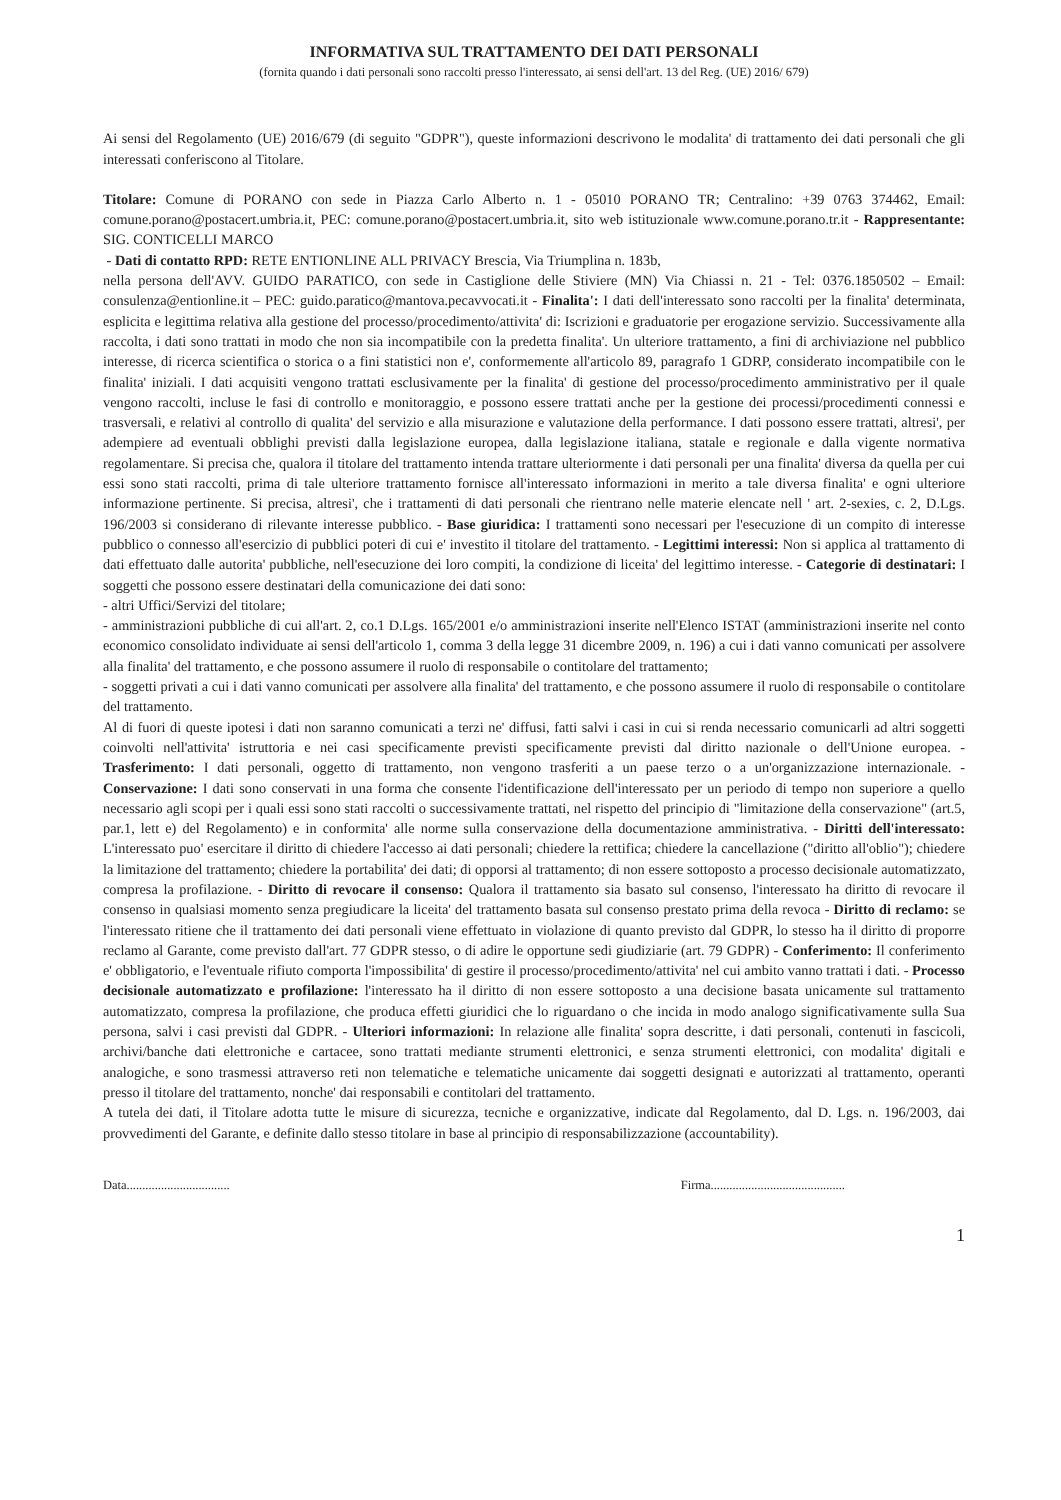INFORMATIVA SUL TRATTAMENTO DEI DATI PERSONALI
(fornita quando i dati personali sono raccolti presso l'interessato, ai sensi dell'art. 13 del Reg. (UE) 2016/ 679)
Ai sensi del Regolamento (UE) 2016/679 (di seguito "GDPR"), queste informazioni descrivono le modalita' di trattamento dei dati personali che gli interessati conferiscono al Titolare.
Titolare: Comune di PORANO con sede in Piazza Carlo Alberto n. 1 - 05010 PORANO TR; Centralino: +39 0763 374462, Email: comune.porano@postacert.umbria.it, PEC: comune.porano@postacert.umbria.it, sito web istituzionale www.comune.porano.tr.it - Rappresentante: SIG. CONTICELLI MARCO
- Dati di contatto RPD: RETE ENTIONLINE ALL PRIVACY Brescia, Via Triumplina n. 183b,
nella persona dell'AVV. GUIDO PARATICO, con sede in Castiglione delle Stiviere (MN) Via Chiassi n. 21 - Tel: 0376.1850502 – Email: consulenza@entionline.it – PEC: guido.paratico@mantova.pecavvocati.it - Finalita': I dati dell'interessato sono raccolti per la finalita' determinata, esplicita e legittima relativa alla gestione del processo/procedimento/attivita' di: Iscrizioni e graduatorie per erogazione servizio. Successivamente alla raccolta, i dati sono trattati in modo che non sia incompatibile con la predetta finalita'. Un ulteriore trattamento, a fini di archiviazione nel pubblico interesse, di ricerca scientifica o storica o a fini statistici non e', conformemente all'articolo 89, paragrafo 1 GDRP, considerato incompatibile con le finalita' iniziali. I dati acquisiti vengono trattati esclusivamente per la finalita' di gestione del processo/procedimento amministrativo per il quale vengono raccolti, incluse le fasi di controllo e monitoraggio, e possono essere trattati anche per la gestione dei processi/procedimenti connessi e trasversali, e relativi al controllo di qualita' del servizio e alla misurazione e valutazione della performance. I dati possono essere trattati, altresi', per adempiere ad eventuali obblighi previsti dalla legislazione europea, dalla legislazione italiana, statale e regionale e dalla vigente normativa regolamentare. Si precisa che, qualora il titolare del trattamento intenda trattare ulteriormente i dati personali per una finalita' diversa da quella per cui essi sono stati raccolti, prima di tale ulteriore trattamento fornisce all'interessato informazioni in merito a tale diversa finalita' e ogni ulteriore informazione pertinente. Si precisa, altresi', che i trattamenti di dati personali che rientrano nelle materie elencate nell ' art. 2-sexies, c. 2, D.Lgs. 196/2003 si considerano di rilevante interesse pubblico. - Base giuridica: I trattamenti sono necessari per l'esecuzione di un compito di interesse pubblico o connesso all'esercizio di pubblici poteri di cui e' investito il titolare del trattamento. - Legittimi interessi: Non si applica al trattamento di dati effettuato dalle autorita' pubbliche, nell'esecuzione dei loro compiti, la condizione di liceita' del legittimo interesse. - Categorie di destinatari: I soggetti che possono essere destinatari della comunicazione dei dati sono:
- altri Uffici/Servizi del titolare;
- amministrazioni pubbliche di cui all'art. 2, co.1 D.Lgs. 165/2001 e/o amministrazioni inserite nell'Elenco ISTAT (amministrazioni inserite nel conto economico consolidato individuate ai sensi dell'articolo 1, comma 3 della legge 31 dicembre 2009, n. 196) a cui i dati vanno comunicati per assolvere alla finalita' del trattamento, e che possono assumere il ruolo di responsabile o contitolare del trattamento;
- soggetti privati a cui i dati vanno comunicati per assolvere alla finalita' del trattamento, e che possono assumere il ruolo di responsabile o contitolare del trattamento.
Al di fuori di queste ipotesi i dati non saranno comunicati a terzi ne' diffusi, fatti salvi i casi in cui si renda necessario comunicarli ad altri soggetti coinvolti nell'attivita' istruttoria e nei casi specificamente previsti specificamente previsti dal diritto nazionale o dell'Unione europea. - Trasferimento: I dati personali, oggetto di trattamento, non vengono trasferiti a un paese terzo o a un'organizzazione internazionale. - Conservazione: I dati sono conservati in una forma che consente l'identificazione dell'interessato per un periodo di tempo non superiore a quello necessario agli scopi per i quali essi sono stati raccolti o successivamente trattati, nel rispetto del principio di "limitazione della conservazione" (art.5, par.1, lett e) del Regolamento) e in conformita' alle norme sulla conservazione della documentazione amministrativa. - Diritti dell'interessato: L'interessato puo' esercitare il diritto di chiedere l'accesso ai dati personali; chiedere la rettifica; chiedere la cancellazione ("diritto all'oblio"); chiedere la limitazione del trattamento; chiedere la portabilita' dei dati; di opporsi al trattamento; di non essere sottoposto a processo decisionale automatizzato, compresa la profilazione. - Diritto di revocare il consenso: Qualora il trattamento sia basato sul consenso, l'interessato ha diritto di revocare il consenso in qualsiasi momento senza pregiudicare la liceita' del trattamento basata sul consenso prestato prima della revoca - Diritto di reclamo: se l'interessato ritiene che il trattamento dei dati personali viene effettuato in violazione di quanto previsto dal GDPR, lo stesso ha il diritto di proporre reclamo al Garante, come previsto dall'art. 77 GDPR stesso, o di adire le opportune sedi giudiziarie (art. 79 GDPR) - Conferimento: Il conferimento e' obbligatorio, e l'eventuale rifiuto comporta l'impossibilita' di gestire il processo/procedimento/attivita' nel cui ambito vanno trattati i dati. - Processo decisionale automatizzato e profilazione: l'interessato ha il diritto di non essere sottoposto a una decisione basata unicamente sul trattamento automatizzato, compresa la profilazione, che produca effetti giuridici che lo riguardano o che incida in modo analogo significativamente sulla Sua persona, salvi i casi previsti dal GDPR. - Ulteriori informazioni: In relazione alle finalita' sopra descritte, i dati personali, contenuti in fascicoli, archivi/banche dati elettroniche e cartacee, sono trattati mediante strumenti elettronici, e senza strumenti elettronici, con modalita' digitali e analogiche, e sono trasmessi attraverso reti non telematiche e telematiche unicamente dai soggetti designati e autorizzati al trattamento, operanti presso il titolare del trattamento, nonche' dai responsabili e contitolari del trattamento.
A tutela dei dati, il Titolare adotta tutte le misure di sicurezza, tecniche e organizzative, indicate dal Regolamento, dal D. Lgs. n. 196/2003, dai provvedimenti del Garante, e definite dallo stesso titolare in base al principio di responsabilizzazione (accountability).
Data................................. Firma...........................................
1